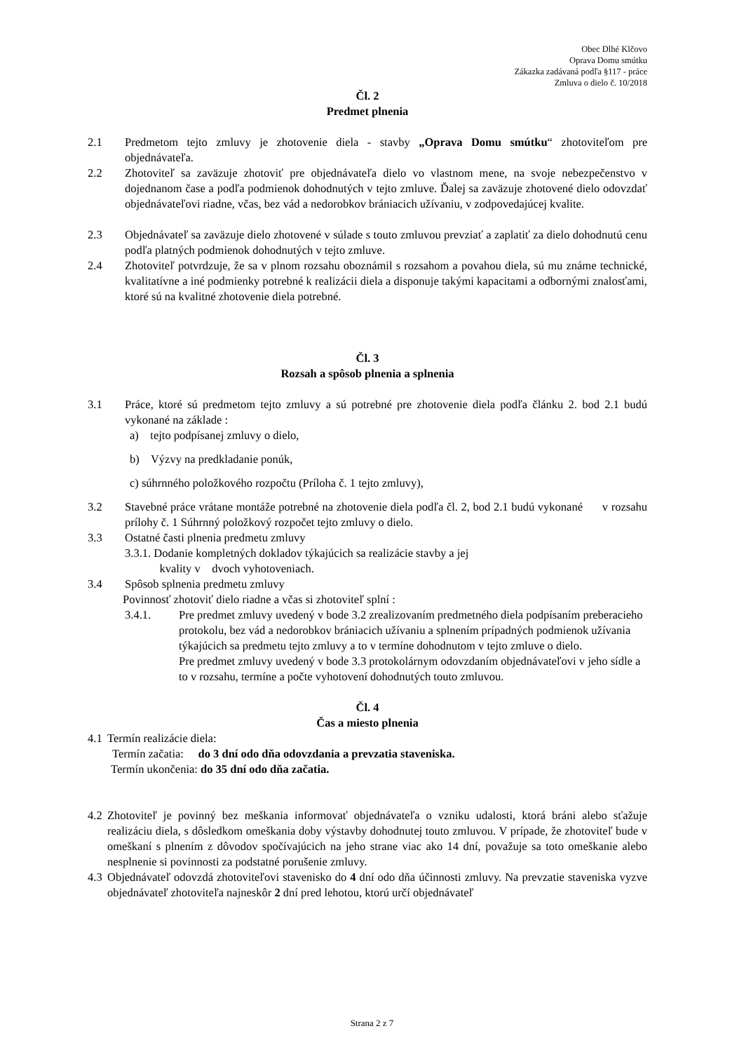Obec Dlhé Klčovo
Oprava Domu smútku
Zákazka zadávaná podľa §117 - práce
Zmluva o dielo č. 10/2018
Čl. 2
Predmet plnenia
2.1 Predmetom tejto zmluvy je zhotovenie diela - stavby „Oprava Domu smútku“ zhotoviteľom pre objednávateľa.
2.2 Zhotoviteľ sa zaväzuje zhotoviť pre objednávateľa dielo vo vlastnom mene, na svoje nebezpečenstvo v dojednanom čase a podľa podmienok dohodnutých v tejto zmluve. Ďalej sa zaväzuje zhotovené dielo odovzdať objednávateľovi riadne, včas, bez vád a nedorobkov brániacich užívaniu, v zodpovedajúcej kvalite.
2.3 Objednávateľ sa zaväzuje dielo zhotovené v súlade s touto zmluvou prevziať a zaplatiť za dielo dohodnutú cenu podľa platných podmienok dohodnutých v tejto zmluve.
2.4 Zhotoviteľ potvrdzuje, že sa v plnom rozsahu oboznámil s rozsahom a povahou diela, sú mu známe technické, kvalitatívne a iné podmienky potrebné k realizácii diela a disponuje takými kapacitami a odbornými znalosťami, ktoré sú na kvalitné zhotovenie diela potrebné.
Čl. 3
Rozsah a spôsob plnenia a splnenia
3.1 Práce, ktoré sú predmetom tejto zmluvy a sú potrebné pre zhotovenie diela podľa článku 2. bod 2.1 budú vykonané na základe :
a) tejto podpísanej zmluvy o dielo,
b) Výzvy na predkladanie ponúk,
c) súhrnného položkového rozpočtu (Príloha č. 1 tejto zmluvy),
3.2 Stavebné práce vrátane montáže potrebné na zhotovenie diela podľa čl. 2, bod 2.1 budú vykonané v rozsahu prílohy č. 1 Súhrnný položkový rozpočet tejto zmluvy o dielo.
3.3 Ostatné časti plnenia predmetu zmluvy
3.3.1. Dodanie kompletných dokladov týkajúcich sa realizácie stavby a jej
kvality v dvoch vyhotoveniach.
3.4 Spôsob splnenia predmetu zmluvy
Povinnosť zhotoviť dielo riadne a včas si zhotoviteľ splní :
3.4.1. Pre predmet zmluvy uvedený v bode 3.2 zrealizovaním predmetného diela podpísaním preberacieho protokolu, bez vád a nedorobkov brániacich užívaniu a splnením prípadných podmienok užívania týkajúcich sa predmetu tejto zmluvy a to v termíne dohodnutom v tejto zmluve o dielo.
Pre predmet zmluvy uvedený v bode 3.3 protokolárnym odovzdaním objednávateľovi v jeho sídle a to v rozsahu, termíne a počte vyhotovení dohodnutých touto zmluvou.
Čl. 4
Čas a miesto plnenia
4.1 Termín realizácie diela:
Termín začatia: do 3 dní odo dňa odovzdania a prevzatia staveniska.
Termín ukončenia: do 35 dní odo dňa začatia.
4.2 Zhotoviteľ je povinný bez meškania informovať objednávateľa o vzniku udalosti, ktorá bráni alebo sťažuje realizáciu diela, s dôsledkom omeškania doby výstavby dohodnutej touto zmluvou. V prípade, že zhotoviteľ bude v omeškaní s plnením z dôvodov spočívajúcich na jeho strane viac ako 14 dní, považuje sa toto omeškanie alebo nesplnenie si povinnosti za podstatné porušenie zmluvy.
4.3 Objednávateľ odovzdá zhotoviteľovi stavenisko do 4 dní odo dňa účinnosti zmluvy. Na prevzatie staveniska vyzve objednávateľ zhotoviteľa najneskôr 2 dní pred lehotou, ktorú určí objednávateľ
Strana 2 z 7